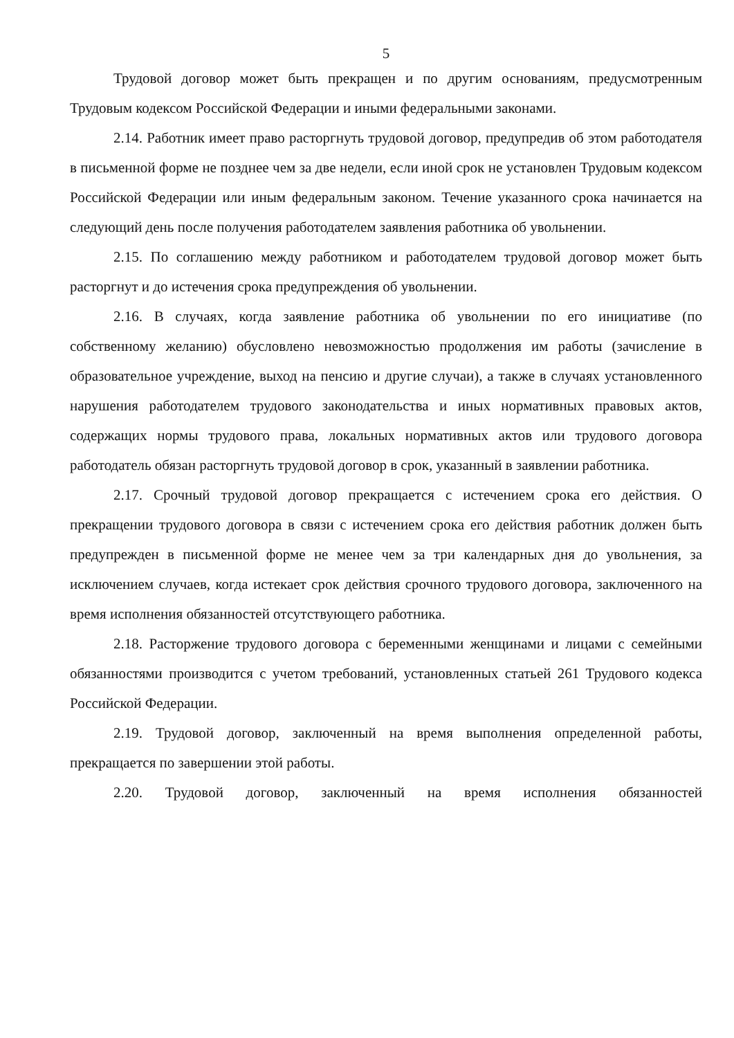5
Трудовой договор может быть прекращен и по другим основаниям, предусмотренным Трудовым кодексом Российской Федерации и иными федеральными законами.
2.14. Работник имеет право расторгнуть трудовой договор, предупредив об этом работодателя в письменной форме не позднее чем за две недели, если иной срок не установлен Трудовым кодексом Российской Федерации или иным федеральным законом. Течение указанного срока начинается на следующий день после получения работодателем заявления работника об увольнении.
2.15. По соглашению между работником и работодателем трудовой договор может быть расторгнут и до истечения срока предупреждения об увольнении.
2.16. В случаях, когда заявление работника об увольнении по его инициативе (по собственному желанию) обусловлено невозможностью продолжения им работы (зачисление в образовательное учреждение, выход на пенсию и другие случаи), а также в случаях установленного нарушения работодателем трудового законодательства и иных нормативных правовых актов, содержащих нормы трудового права, локальных нормативных актов или трудового договора работодатель обязан расторгнуть трудовой договор в срок, указанный в заявлении работника.
2.17. Срочный трудовой договор прекращается с истечением срока его действия. О прекращении трудового договора в связи с истечением срока его действия работник должен быть предупрежден в письменной форме не менее чем за три календарных дня до увольнения, за исключением случаев, когда истекает срок действия срочного трудового договора, заключенного на время исполнения обязанностей отсутствующего работника.
2.18. Расторжение трудового договора с беременными женщинами и лицами с семейными обязанностями производится с учетом требований, установленных статьей 261 Трудового кодекса Российской Федерации.
2.19. Трудовой договор, заключенный на время выполнения определенной работы, прекращается по завершении этой работы.
2.20. Трудовой договор, заключенный на время исполнения обязанностей